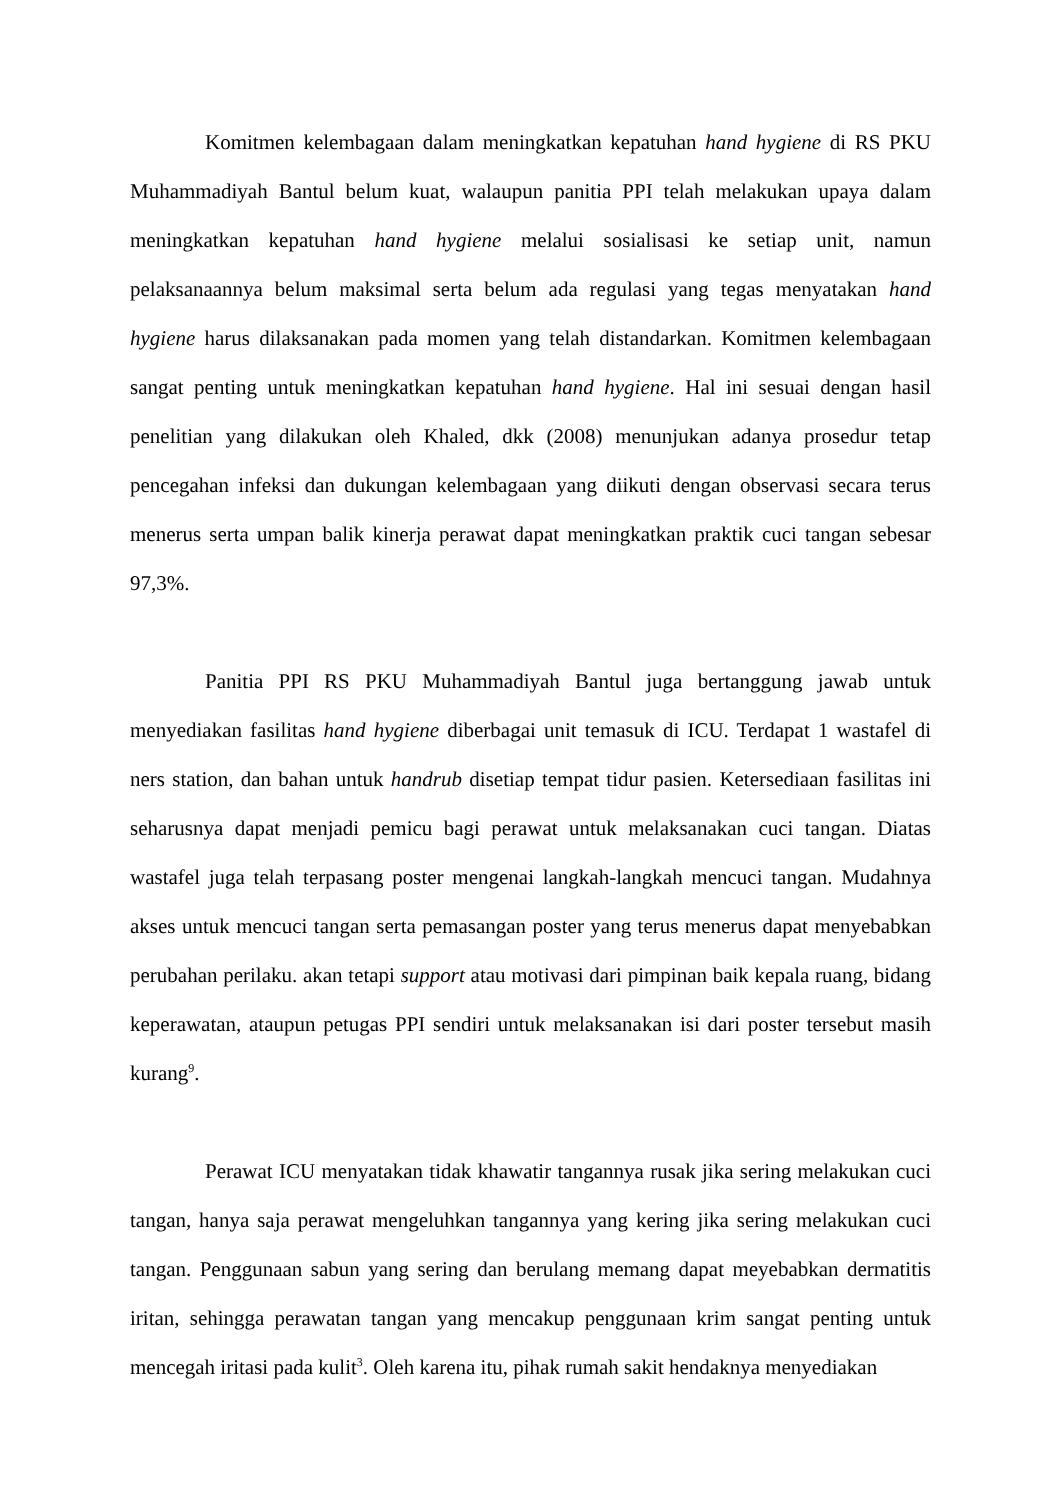Komitmen kelembagaan dalam meningkatkan kepatuhan hand hygiene di RS PKU Muhammadiyah Bantul belum kuat, walaupun panitia PPI telah melakukan upaya dalam meningkatkan kepatuhan hand hygiene melalui sosialisasi ke setiap unit, namun pelaksanaannya belum maksimal serta belum ada regulasi yang tegas menyatakan hand hygiene harus dilaksanakan pada momen yang telah distandarkan. Komitmen kelembagaan sangat penting untuk meningkatkan kepatuhan hand hygiene. Hal ini sesuai dengan hasil penelitian yang dilakukan oleh Khaled, dkk (2008) menunjukan adanya prosedur tetap pencegahan infeksi dan dukungan kelembagaan yang diikuti dengan observasi secara terus menerus serta umpan balik kinerja perawat dapat meningkatkan praktik cuci tangan sebesar 97,3%.
Panitia PPI RS PKU Muhammadiyah Bantul juga bertanggung jawab untuk menyediakan fasilitas hand hygiene diberbagai unit temasuk di ICU. Terdapat 1 wastafel di ners station, dan bahan untuk handrub disetiap tempat tidur pasien. Ketersediaan fasilitas ini seharusnya dapat menjadi pemicu bagi perawat untuk melaksanakan cuci tangan. Diatas wastafel juga telah terpasang poster mengenai langkah-langkah mencuci tangan. Mudahnya akses untuk mencuci tangan serta pemasangan poster yang terus menerus dapat menyebabkan perubahan perilaku. akan tetapi support atau motivasi dari pimpinan baik kepala ruang, bidang keperawatan, ataupun petugas PPI sendiri untuk melaksanakan isi dari poster tersebut masih kurang<sup>9</sup>.
Perawat ICU menyatakan tidak khawatir tangannya rusak jika sering melakukan cuci tangan, hanya saja perawat mengeluhkan tangannya yang kering jika sering melakukan cuci tangan. Penggunaan sabun yang sering dan berulang memang dapat meyebabkan dermatitis iritan, sehingga perawatan tangan yang mencakup penggunaan krim sangat penting untuk mencegah iritasi pada kulit<sup>3</sup>. Oleh karena itu, pihak rumah sakit hendaknya menyediakan